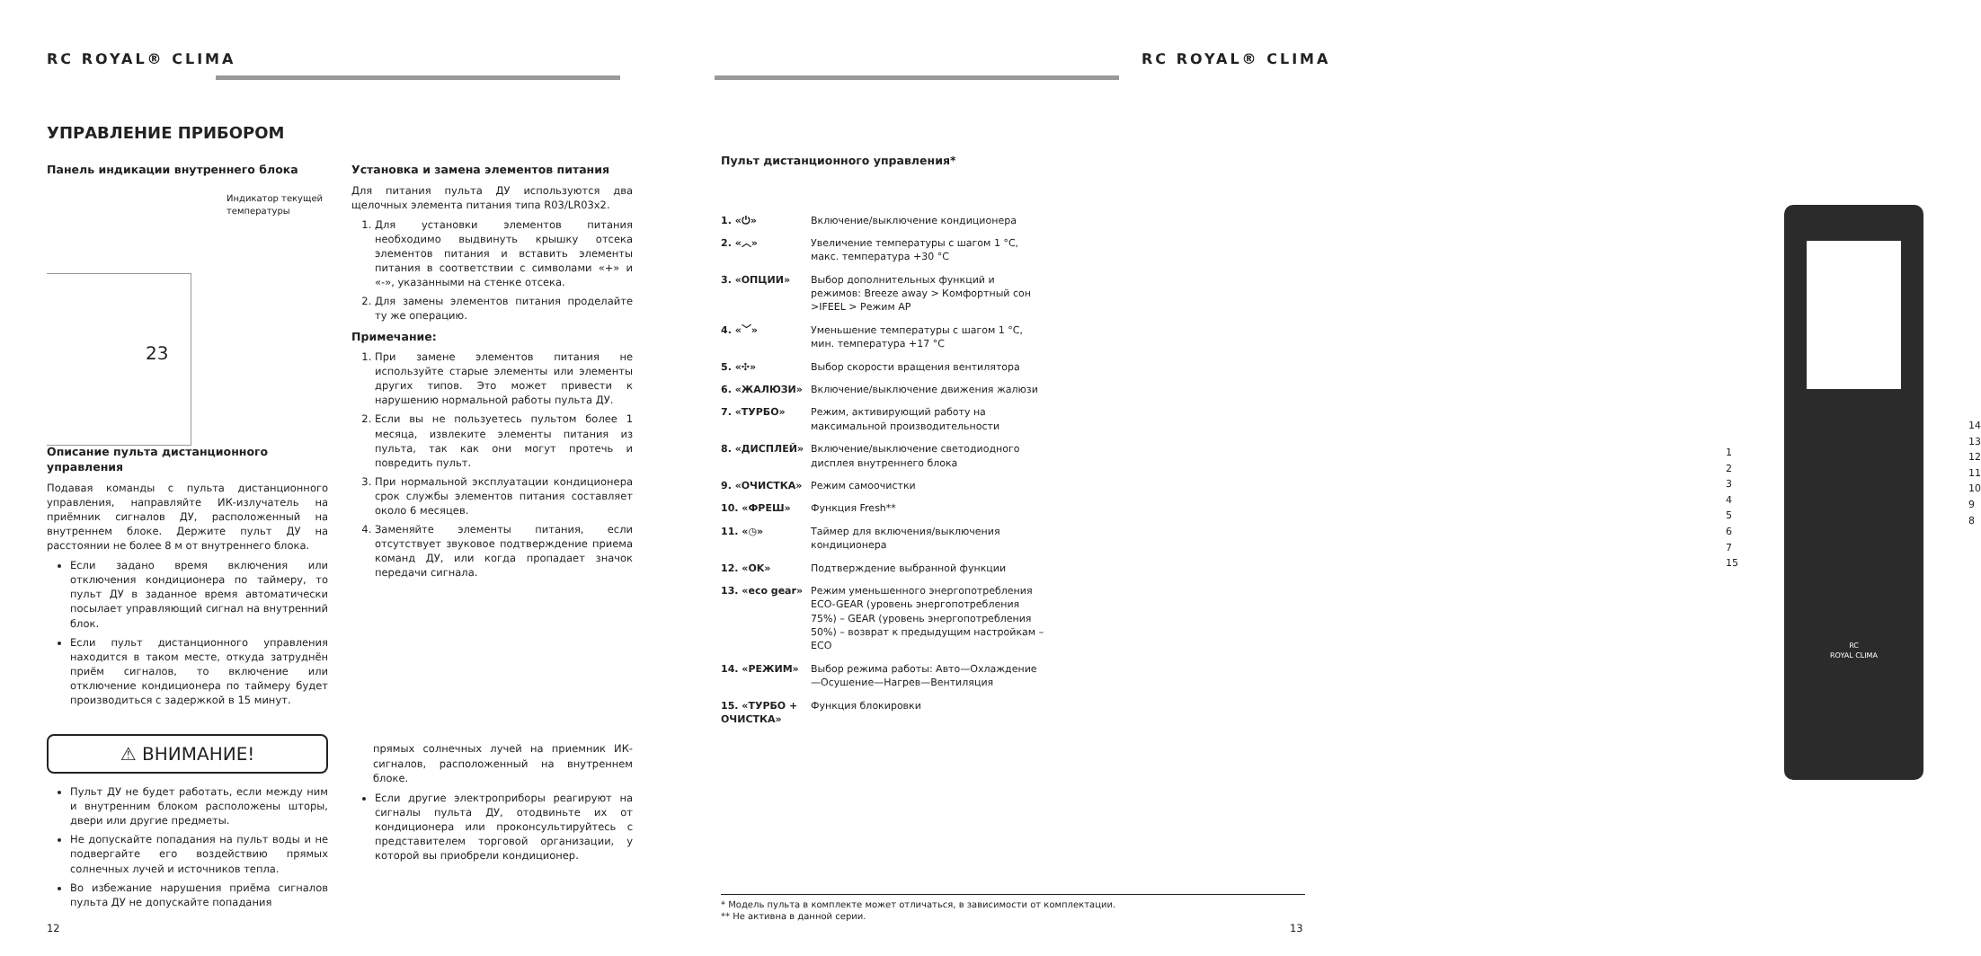RC ROYAL® CLIMA
УПРАВЛЕНИЕ ПРИБОРОМ
Панель индикации внутреннего блока
Индикатор текущей
температуры
23
Описание пульта дистанционного управления
Подавая команды с пульта дистанционного управления, направляйте ИК-излучатель на приёмник сигналов ДУ, расположенный на внутреннем блоке. Держите пульт ДУ на расстоянии не более 8 м от внутреннего блока.
Если задано время включения или отключения кондиционера по таймеру, то пульт ДУ в заданное время автоматически посылает управляющий сигнал на внутренний блок.
Если пульт дистанционного управления находится в таком месте, откуда затруднён приём сигналов, то включение или отключение кондиционера по таймеру будет производиться с задержкой в 15 минут.
⚠ ВНИМАНИЕ!
Пульт ДУ не будет работать, если между ним и внутренним блоком расположены шторы, двери или другие предметы.
Не допускайте попадания на пульт воды и не подвергайте его воздействию прямых солнечных лучей и источников тепла.
Во избежание нарушения приёма сигналов пульта ДУ не допускайте попадания
Установка и замена элементов питания
Для питания пульта ДУ используются два щелочных элемента питания типа R03/LR03x2.
1. Для установки элементов питания необходимо выдвинуть крышку отсека элементов питания и вставить элементы питания в соответствии с символами «+» и «-», указанными на стенке отсека.
2. Для замены элементов питания проделайте ту же операцию.
Примечание:
1. При замене элементов питания не используйте старые элементы или элементы других типов. Это может привести к нарушению нормальной работы пульта ДУ.
2. Если вы не пользуетесь пультом более 1 месяца, извлеките элементы питания из пульта, так как они могут протечь и повредить пульт.
3. При нормальной эксплуатации кондиционера срок службы элементов питания составляет около 6 месяцев.
4. Заменяйте элементы питания, если отсутствует звуковое подтверждение приема команд ДУ, или когда пропадает значок передачи сигнала.
прямых солнечных лучей на приемник ИК-сигналов, расположенный на внутреннем блоке.
Если другие электроприборы реагируют на сигналы пульта ДУ, отодвиньте их от кондиционера или проконсультируйтесь с представителем торговой организации, у которой вы приобрели кондиционер.
12
RC ROYAL® CLIMA
Пульт дистанционного управления*
1. «⏻» Включение/выключение кондиционера 2. «︿» Увеличение температуры с шагом 1 °C, макс. температура +30 °C 3. «ОПЦИИ» Выбор дополнительных функций и режимов: Breeze away > Комфортный сон >IFEEL > Режим АР 4. «﹀» Уменьшение температуры с шагом 1 °C, мин. температура +17 °C 5. «✣» Выбор скорости вращения вентилятора 6. «ЖАЛЮЗИ» Включение/выключение движения жалюзи 7. «ТУРБО» Режим, активирующий работу на максимальной производительности 8. «ДИСПЛЕЙ» Включение/выключение светодиодного дисплея внутреннего блока 9. «ОЧИСТКА» Режим самоочистки 10. «ФРЕШ» Функция Fresh** 11. «◷» Таймер для включения/выключения кондиционера 12. «OK» Подтверждение выбранной функции 13. «eco gear» Режим уменьшенного энергопотребления
ECO-GEAR (уровень энергопотребления 75%) – GEAR (уровень энергопотребления 50%) – возврат к предыдущим настройкам – ECO 14. «РЕЖИМ» Выбор режима работы: Авто—Охлаждение—Осушение—Нагрев—Вентиляция 15. «ТУРБО + ОЧИСТКА» Функция блокировки
RC
ROYAL CLIMA
1
2
3
4
5 6 7
15
14
13
12
11
10
9
8
* Модель пульта в комплекте может отличаться, в зависимости от комплектации.
** Не активна в данной серии.
13